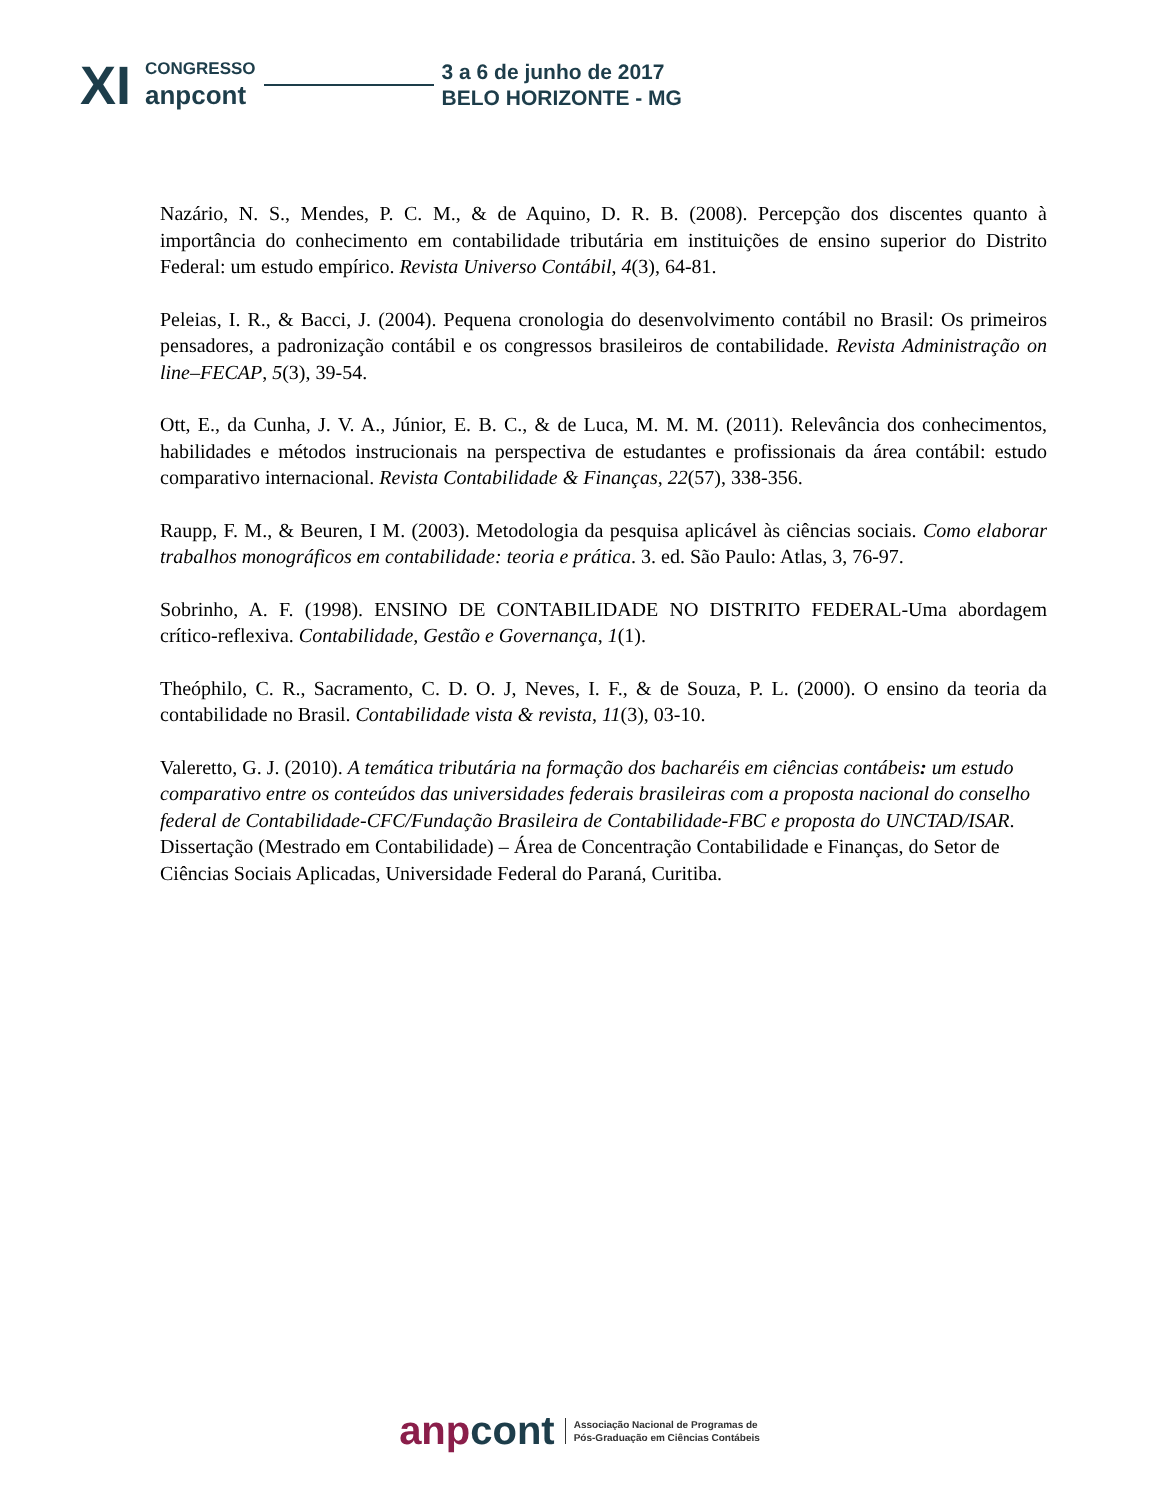XI
CONGRESSO
anpcont
3 a 6 de junho de 2017
BELO HORIZONTE - MG
Nazário, N. S., Mendes, P. C. M., & de Aquino, D. R. B. (2008). Percepção dos discentes quanto à importância do conhecimento em contabilidade tributária em instituições de ensino superior do Distrito Federal: um estudo empírico. Revista Universo Contábil, 4(3), 64-81.
Peleias, I. R., & Bacci, J. (2004). Pequena cronologia do desenvolvimento contábil no Brasil: Os primeiros pensadores, a padronização contábil e os congressos brasileiros de contabilidade. Revista Administração on line–FECAP, 5(3), 39-54.
Ott, E., da Cunha, J. V. A., Júnior, E. B. C., & de Luca, M. M. M. (2011). Relevância dos conhecimentos, habilidades e métodos instrucionais na perspectiva de estudantes e profissionais da área contábil: estudo comparativo internacional. Revista Contabilidade & Finanças, 22(57), 338-356.
Raupp, F. M., & Beuren, I M. (2003). Metodologia da pesquisa aplicável às ciências sociais. Como elaborar trabalhos monográficos em contabilidade: teoria e prática. 3. ed. São Paulo: Atlas, 3, 76-97.
Sobrinho, A. F. (1998). ENSINO DE CONTABILIDADE NO DISTRITO FEDERAL-Uma abordagem crítico-reflexiva. Contabilidade, Gestão e Governança, 1(1).
Theóphilo, C. R., Sacramento, C. D. O. J, Neves, I. F., & de Souza, P. L. (2000). O ensino da teoria da contabilidade no Brasil. Contabilidade vista & revista, 11(3), 03-10.
Valeretto, G. J. (2010). A temática tributária na formação dos bacharéis em ciências contábeis: um estudo comparativo entre os conteúdos das universidades federais brasileiras com a proposta nacional do conselho federal de Contabilidade-CFC/Fundação Brasileira de Contabilidade-FBC e proposta do UNCTAD/ISAR. Dissertação (Mestrado em Contabilidade) – Área de Concentração Contabilidade e Finanças, do Setor de Ciências Sociais Aplicadas, Universidade Federal do Paraná, Curitiba.
anpcont
Associação Nacional de Programas de
Pós-Graduação em Ciências Contábeis